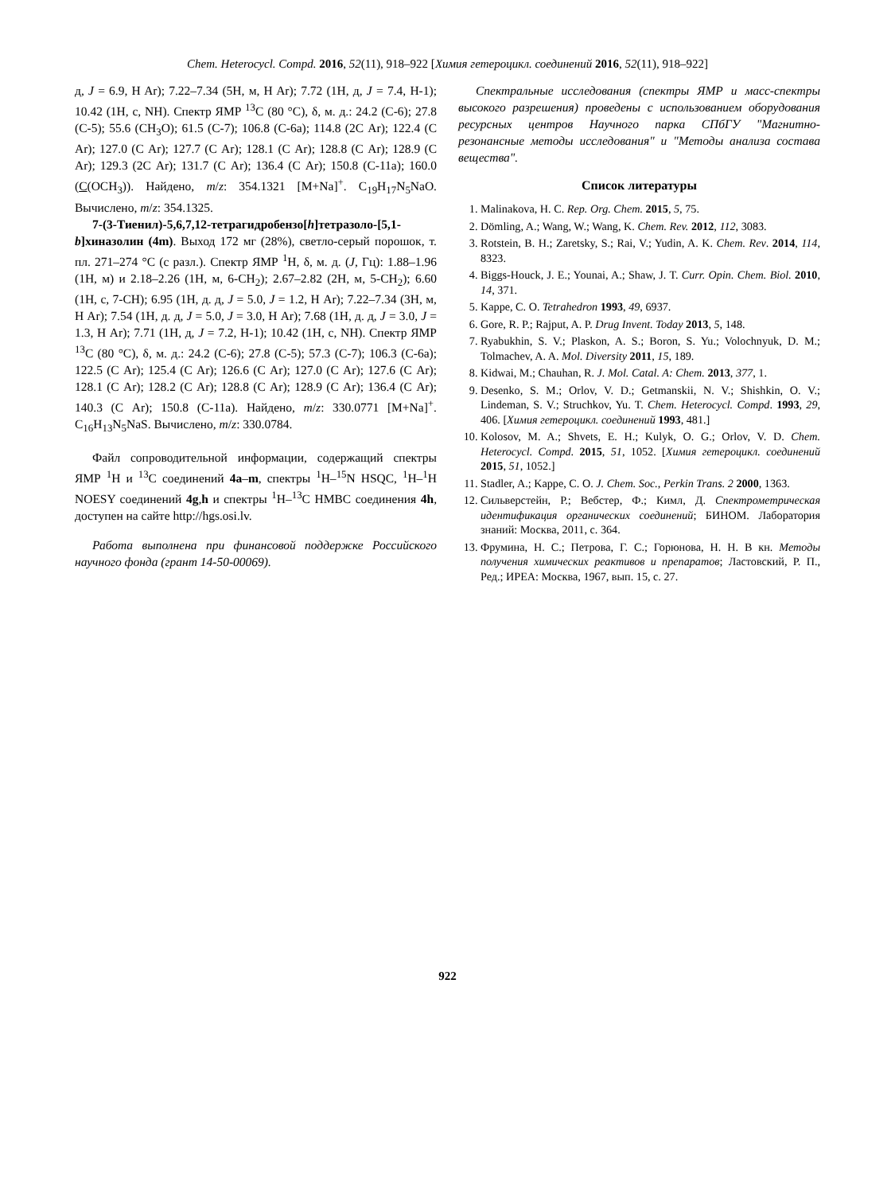Chem. Heterocycl. Compd. 2016, 52(11), 918–922 [Химия гетероцикл. соединений 2016, 52(11), 918–922]
д, J = 6.9, H Ar); 7.22–7.34 (5H, м, H Ar); 7.72 (1H, д, J = 7.4, H-1); 10.42 (1H, с, NH). Спектр ЯМР <sup>13</sup>С (80 °С), δ, м. д.: 24.2 (С-6); 27.8 (С-5); 55.6 (CH<sub>3</sub>O); 61.5 (С-7); 106.8 (С-6а); 114.8 (2С Ar); 122.4 (С Ar); 127.0 (С Ar); 127.7 (С Ar); 128.1 (С Ar); 128.8 (С Ar); 128.9 (С Ar); 129.3 (2С Ar); 131.7 (С Ar); 136.4 (С Ar); 150.8 (С-11а); 160.0 (С(OCH<sub>3</sub>)). Найдено, m/z: 354.1321 [M+Na]<sup>+</sup>. C<sub>19</sub>H<sub>17</sub>N<sub>5</sub>NaO. Вычислено, m/z: 354.1325.
7-(3-Тиенил)-5,6,7,12-тетрагидробензо[h]тетразоло-[5,1-b]хиназолин (4m). Выход 172 мг (28%), светло-серый порошок, т. пл. 271–274 °С (с разл.). Спектр ЯМР <sup>1</sup>Н, δ, м. д. (J, Гц): 1.88–1.96 (1Н, м) и 2.18–2.26 (1Н, м, 6-СН<sub>2</sub>); 2.67–2.82 (2Н, м, 5-СН<sub>2</sub>); 6.60 (1Н, с, 7-СН); 6.95 (1Н, д. д, J = 5.0, J = 1.2, Н Ar); 7.22–7.34 (3Н, м, Н Ar); 7.54 (1Н, д. д, J = 5.0, J = 3.0, Н Ar); 7.68 (1Н, д. д, J = 3.0, J = 1.3, Н Ar); 7.71 (1Н, д, J = 7.2, Н-1); 10.42 (1Н, с, NH). Спектр ЯМР <sup>13</sup>С (80 °С), δ, м. д.: 24.2 (С-6); 27.8 (С-5); 57.3 (С-7); 106.3 (С-6а); 122.5 (С Ar); 125.4 (С Ar); 126.6 (С Ar); 127.0 (С Ar); 127.6 (С Ar); 128.1 (С Ar); 128.2 (С Ar); 128.8 (С Ar); 128.9 (С Ar); 136.4 (С Ar); 140.3 (С Ar); 150.8 (С-11а). Найдено, m/z: 330.0771 [M+Na]<sup>+</sup>. C<sub>16</sub>H<sub>13</sub>N<sub>5</sub>NaS. Вычислено, m/z: 330.0784.
Файл сопроводительной информации, содержащий спектры ЯМР <sup>1</sup>Н и <sup>13</sup>С соединений 4a–m, спектры <sup>1</sup>H–<sup>15</sup>N HSQC, <sup>1</sup>H–<sup>1</sup>H NOESY соединений 4g,h и спектры <sup>1</sup>H–<sup>13</sup>C HMBC соединения 4h, доступен на сайте http://hgs.osi.lv.
Работа выполнена при финансовой поддержке Российского научного фонда (грант 14-50-00069).
Спектральные исследования (спектры ЯМР и масс-спектры высокого разрешения) проведены с использованием оборудования ресурсных центров Научного парка СПбГУ "Магнитно-резонансные методы исследования" и "Методы анализа состава вещества".
Список литературы
1. Malinakova, H. C. Rep. Org. Chem. 2015, 5, 75.
2. Dömling, A.; Wang, W.; Wang, K. Chem. Rev. 2012, 112, 3083.
3. Rotstein, B. H.; Zaretsky, S.; Rai, V.; Yudin, A. K. Chem. Rev. 2014, 114, 8323.
4. Biggs-Houck, J. E.; Younai, A.; Shaw, J. T. Curr. Opin. Chem. Biol. 2010, 14, 371.
5. Kappe, C. O. Tetrahedron 1993, 49, 6937.
6. Gore, R. P.; Rajput, A. P. Drug Invent. Today 2013, 5, 148.
7. Ryabukhin, S. V.; Plaskon, A. S.; Boron, S. Yu.; Volochnyuk, D. M.; Tolmachev, A. A. Mol. Diversity 2011, 15, 189.
8. Kidwai, M.; Chauhan, R. J. Mol. Catal. A: Chem. 2013, 377, 1.
9. Desenko, S. M.; Orlov, V. D.; Getmanskii, N. V.; Shishkin, O. V.; Lindeman, S. V.; Struchkov, Yu. T. Chem. Heterocycl. Compd. 1993, 29, 406. [Химия гетероцикл. соединений 1993, 481.]
10. Kolosov, M. A.; Shvets, E. H.; Kulyk, O. G.; Orlov, V. D. Chem. Heterocycl. Compd. 2015, 51, 1052. [Химия гетероцикл. соединений 2015, 51, 1052.]
11. Stadler, A.; Kappe, C. O. J. Chem. Soc., Perkin Trans. 2 2000, 1363.
12. Сильверстейн, Р.; Вебстер, Ф.; Кимл, Д. Спектрометрическая идентификация органических соединений; БИНОМ. Лаборатория знаний: Москва, 2011, с. 364.
13. Фрумина, Н. С.; Петрова, Г. С.; Горюнова, Н. Н. В кн. Методы получения химических реактивов и препаратов; Ластовский, Р. П., Ред.; ИРЕА: Москва, 1967, вып. 15, с. 27.
922